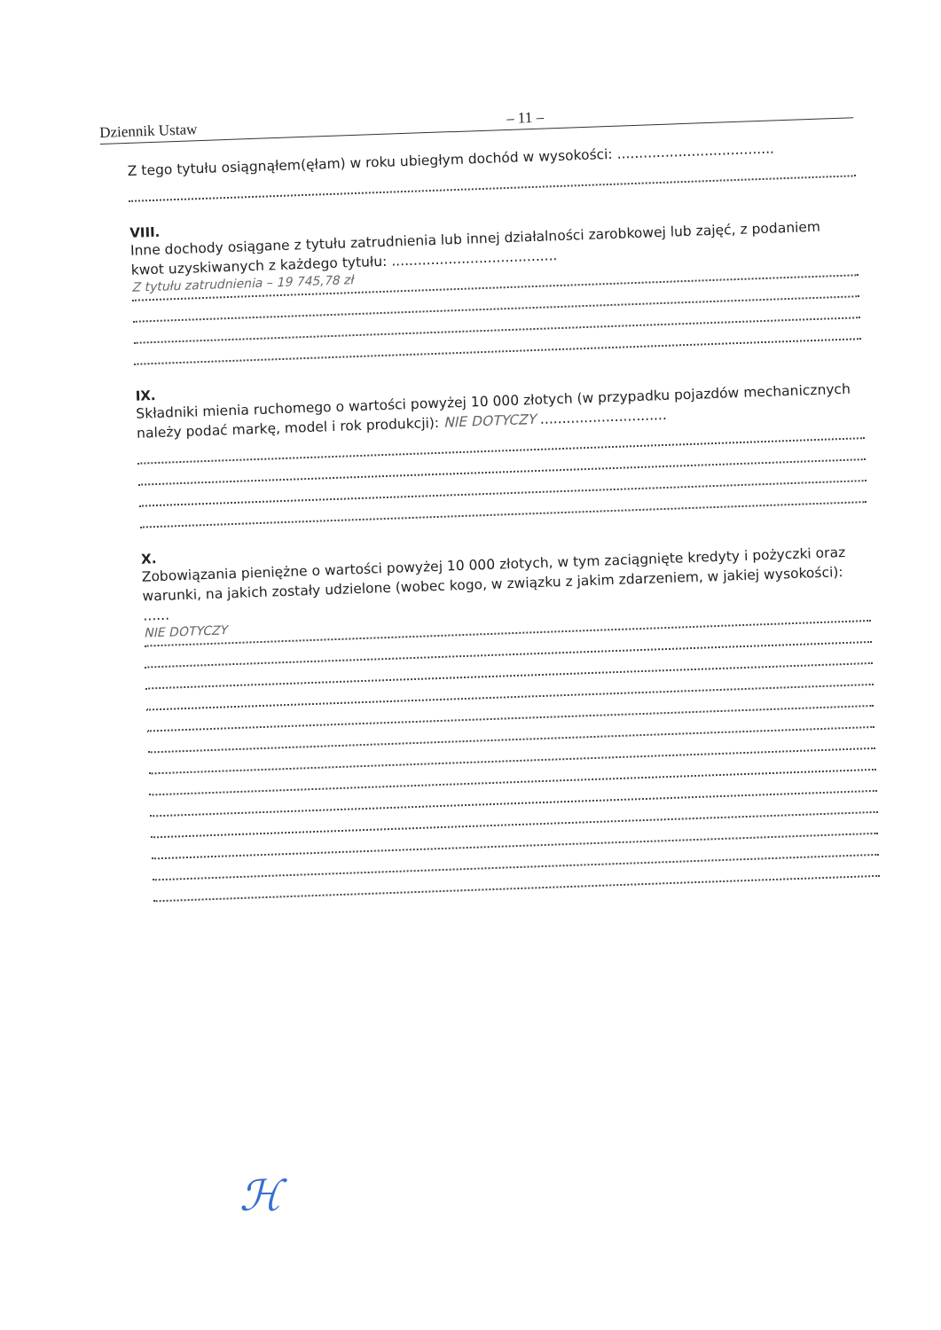Dziennik Ustaw – 11 –
Z tego tytułu osiągnąłem(ęłam) w roku ubiegłym dochód w wysokości: ....................................
VIII.
Inne dochody osiągane z tytułu zatrudnienia lub innej działalności zarobkowej lub zajęć, z podaniem kwot uzyskiwanych z każdego tytułu: ......................................
Z tytułu zatrudnienia – 19 745,78 zł
IX.
Składniki mienia ruchomego o wartości powyżej 10 000 złotych (w przypadku pojazdów mechanicznych należy podać markę, model i rok produkcji): NIE DOTYCZY .............................
X.
Zobowiązania pieniężne o wartości powyżej 10 000 złotych, w tym zaciągnięte kredyty i pożyczki oraz warunki, na jakich zostały udzielone (wobec kogo, w związku z jakim zdarzeniem, w jakiej wysokości): ......
NIE DOTYCZY
ℋ